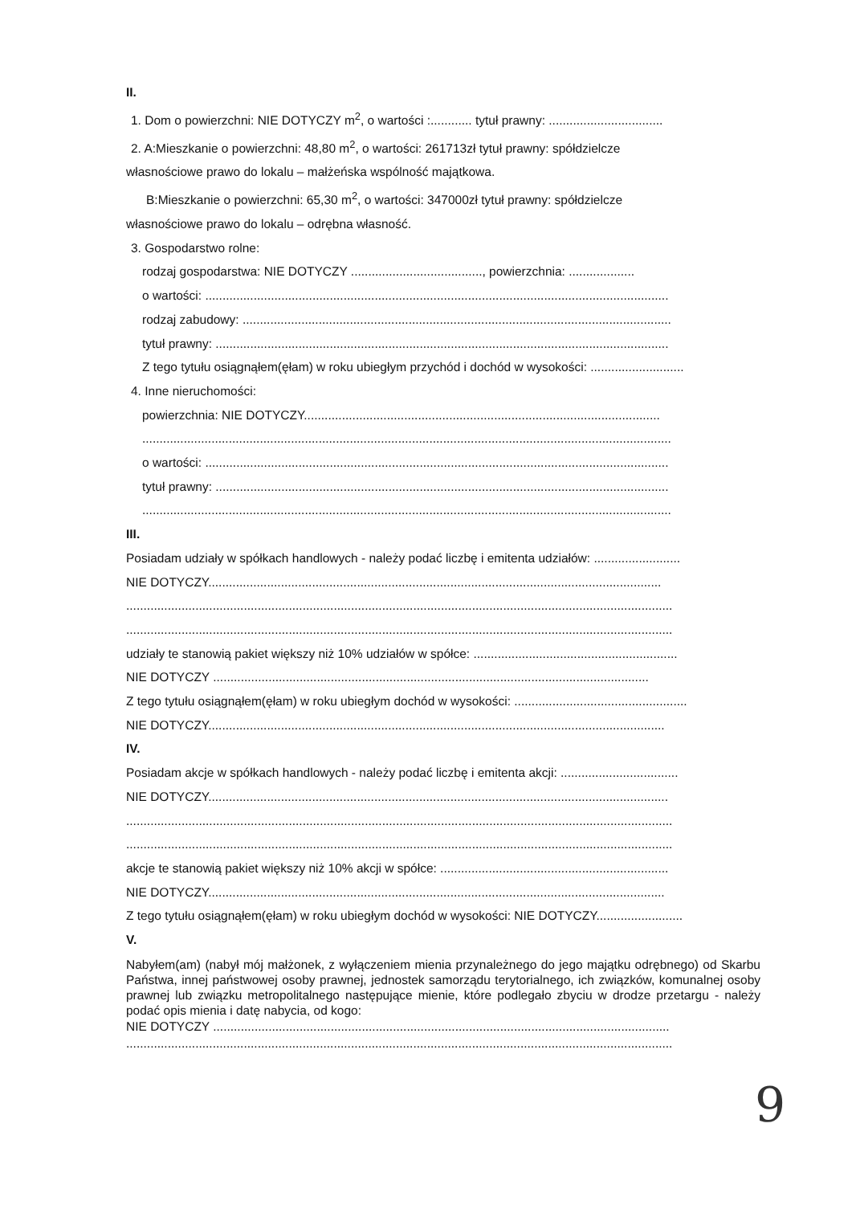II.
1. Dom o powierzchni: NIE DOTYCZY m<sup>2</sup>, o wartości :............ tytuł prawny: .................................
2. A:Mieszkanie o powierzchni: 48,80 m<sup>2</sup>, o wartości: 261713zł tytuł prawny: spółdzielcze
własnościowe prawo do lokalu – małżeńska wspólność majątkowa.
B:Mieszkanie o powierzchni: 65,30 m<sup>2</sup>, o wartości: 347000zł tytuł prawny: spółdzielcze
własnościowe prawo do lokalu – odrębna własność.
3. Gospodarstwo rolne:
rodzaj gospodarstwa: NIE DOTYCZY ......................................, powierzchnia: ...................
o wartości: ......................................................................................................................................
rodzaj zabudowy: ............................................................................................................................
tytuł prawny: ...................................................................................................................................
Z tego tytułu osiągnąłem(ęłam) w roku ubiegłym przychód i dochód w wysokości: ...........................
4. Inne nieruchomości:
powierzchnia: NIE DOTYCZY.......................................................................................................
.........................................................................................................................................................
o wartości: ......................................................................................................................................
tytuł prawny: ...................................................................................................................................
.........................................................................................................................................................
III.
Posiadam udziały w spółkach handlowych - należy podać liczbę i emitenta udziałów: .........................
NIE DOTYCZY...................................................................................................................................
..............................................................................................................................................................
..............................................................................................................................................................
udziały te stanowią pakiet większy niż 10% udziałów w spółce: ...........................................................
NIE DOTYCZY ..............................................................................................................................
Z tego tytułu osiągnąłem(ęłam) w roku ubiegłym dochód w wysokości: ..................................................
NIE DOTYCZY....................................................................................................................................
IV.
Posiadam akcje w spółkach handlowych - należy podać liczbę i emitenta akcji: ..................................
NIE DOTYCZY.....................................................................................................................................
..............................................................................................................................................................
..............................................................................................................................................................
akcje te stanowią pakiet większy niż 10% akcji w spółce: ..................................................................
NIE DOTYCZY....................................................................................................................................
Z tego tytułu osiągnąłem(ęłam) w roku ubiegłym dochód w wysokości: NIE DOTYCZY.........................
V.
Nabyłem(am) (nabył mój małżonek, z wyłączeniem mienia przynależnego do jego majątku odrębnego) od Skarbu Państwa, innej państwowej osoby prawnej, jednostek samorządu terytorialnego, ich związków, komunalnej osoby prawnej lub związku metropolitalnego następujące mienie, które podlegało zbyciu w drodze przetargu - należy podać opis mienia i datę nabycia, od kogo:
NIE DOTYCZY ....................................................................................................................................
..............................................................................................................................................................
9